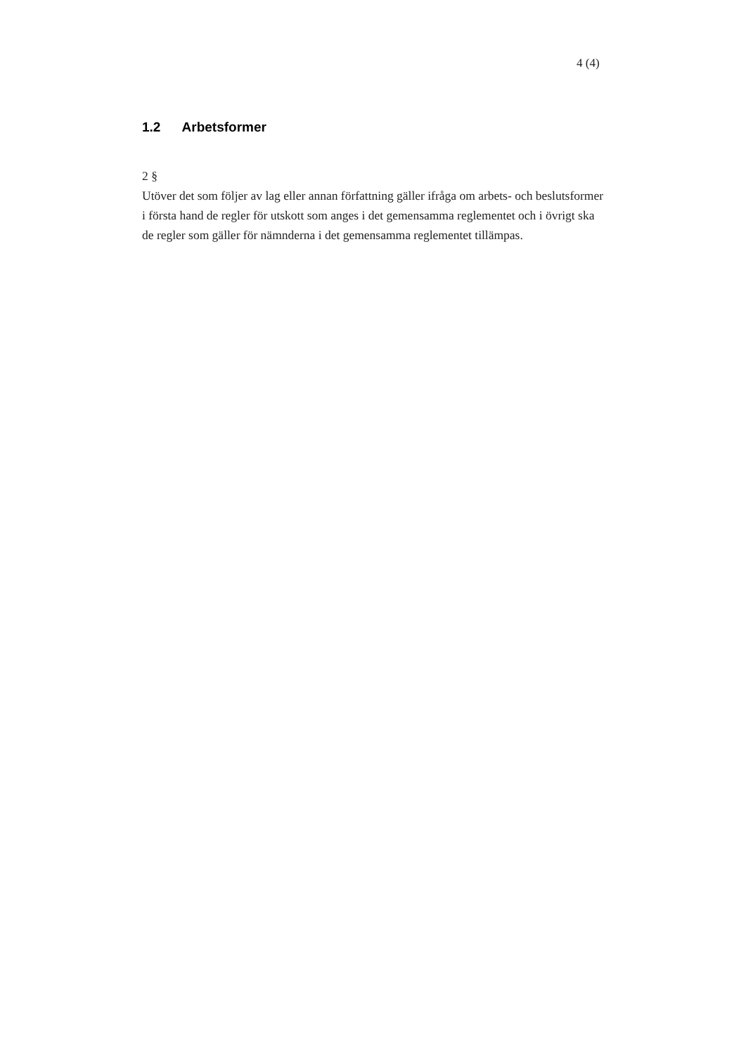4 (4)
1.2 Arbetsformer
2 §
Utöver det som följer av lag eller annan författning gäller ifråga om arbets- och beslutsformer i första hand de regler för utskott som anges i det gemensamma reglementet och i övrigt ska de regler som gäller för nämnderna i det gemensamma reglementet tillämpas.